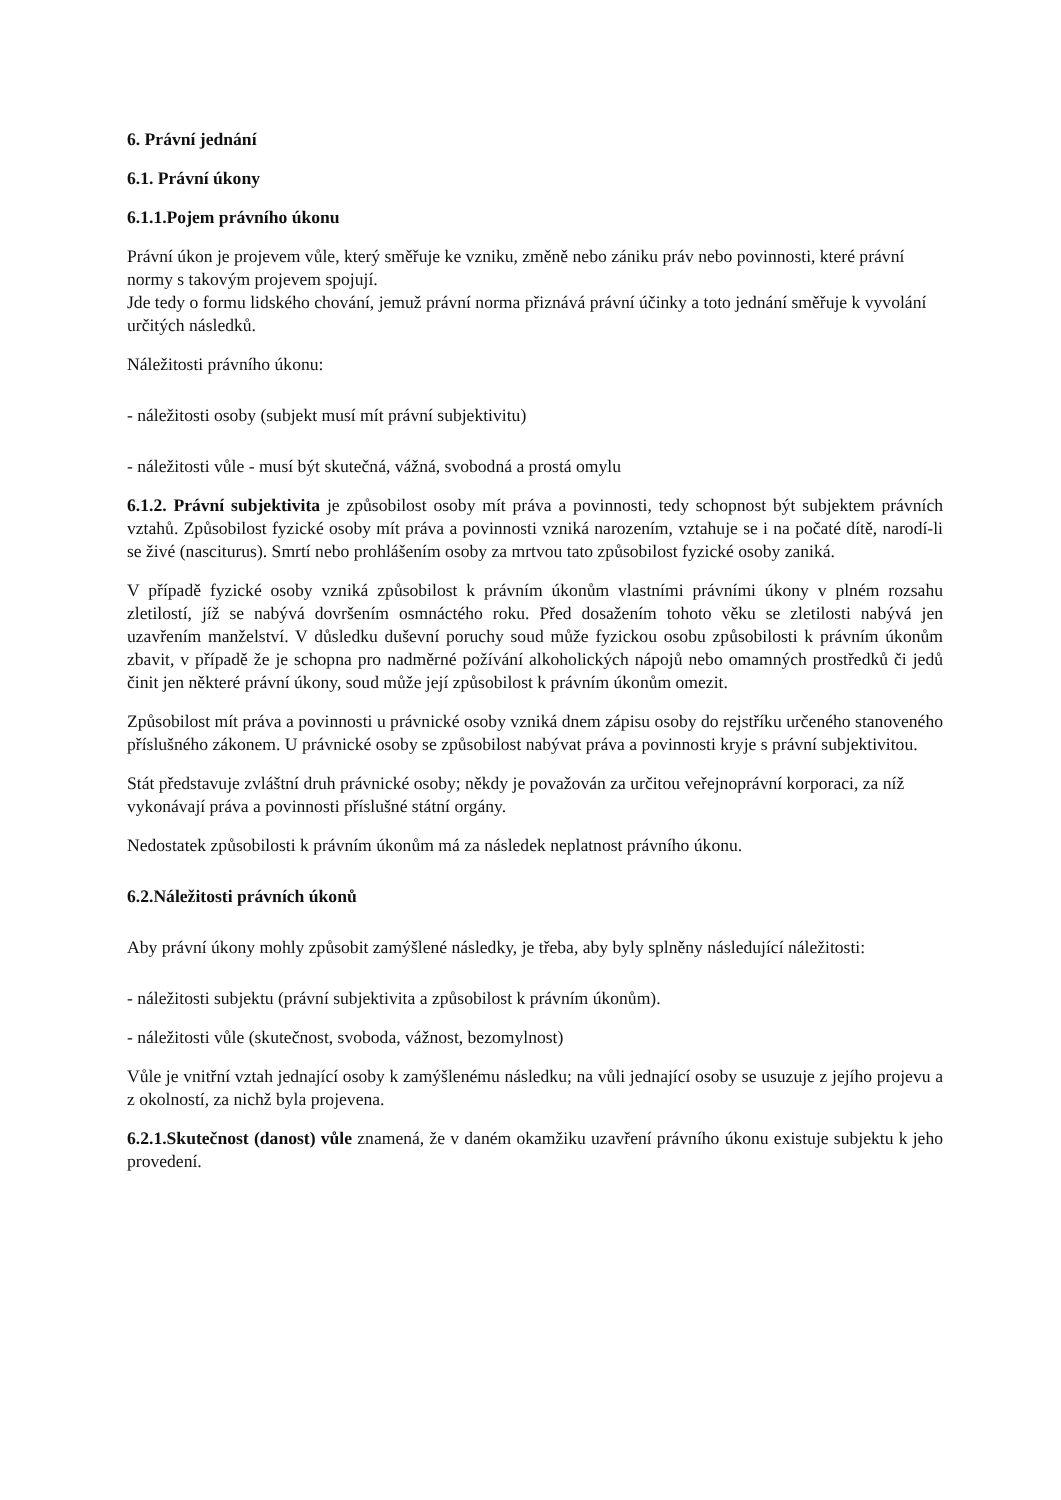6. Právní jednání
6.1. Právní úkony
6.1.1.Pojem právního úkonu
Právní úkon je projevem vůle, který směřuje ke vzniku, změně nebo zániku práv nebo povinnosti, které právní normy s takovým projevem spojují.
Jde tedy o formu lidského chování, jemuž právní norma přiznává právní účinky a toto jednání směřuje k vyvolání určitých následků.
Náležitosti právního úkonu:
- náležitosti osoby (subjekt musí mít právní subjektivitu)
- náležitosti vůle - musí být skutečná, vážná, svobodná a prostá omylu
6.1.2. Právní subjektivita je způsobilost osoby mít práva a povinnosti, tedy schopnost být subjektem právních vztahů. Způsobilost fyzické osoby mít práva a povinnosti vzniká narozením, vztahuje se i na počaté dítě, narodí-li se živé (nasciturus). Smrtí nebo prohlášením osoby za mrtvou tato způsobilost fyzické osoby zaniká.
V případě fyzické osoby vzniká způsobilost k právním úkonům vlastními právními úkony v plném rozsahu zletilostí, jíž se nabývá dovršením osmnáctého roku. Před dosažením tohoto věku se zletilosti nabývá jen uzavřením manželství. V důsledku duševní poruchy soud může fyzickou osobu způsobilosti k právním úkonům zbavit, v případě že je schopna pro nadměrné požívání alkoholických nápojů nebo omamných prostředků či jedů činit jen některé právní úkony, soud může její způsobilost k právním úkonům omezit.
Způsobilost mít práva a povinnosti u právnické osoby vzniká dnem zápisu osoby do rejstříku určeného stanoveného příslušného zákonem. U právnické osoby se způsobilost nabývat práva a povinnosti kryje s právní subjektivitou.
Stát představuje zvláštní druh právnické osoby; někdy je považován za určitou veřejnoprávní korporaci, za níž vykonávají práva a povinnosti příslušné státní orgány.
Nedostatek způsobilosti k právním úkonům má za následek neplatnost právního úkonu.
6.2.Náležitosti právních úkonů
Aby právní úkony mohly způsobit zamýšlené následky, je třeba, aby byly splněny následující náležitosti:
- náležitosti subjektu (právní subjektivita a způsobilost k právním úkonům).
- náležitosti vůle (skutečnost, svoboda, vážnost, bezomylnost)
Vůle je vnitřní vztah jednající osoby k zamýšlenému následku; na vůli jednající osoby se usuzuje z jejího projevu a z okolností, za nichž byla projevena.
6.2.1.Skutečnost (danost) vůle znamená, že v daném okamžiku uzavření právního úkonu existuje subjektu k jeho provedení.